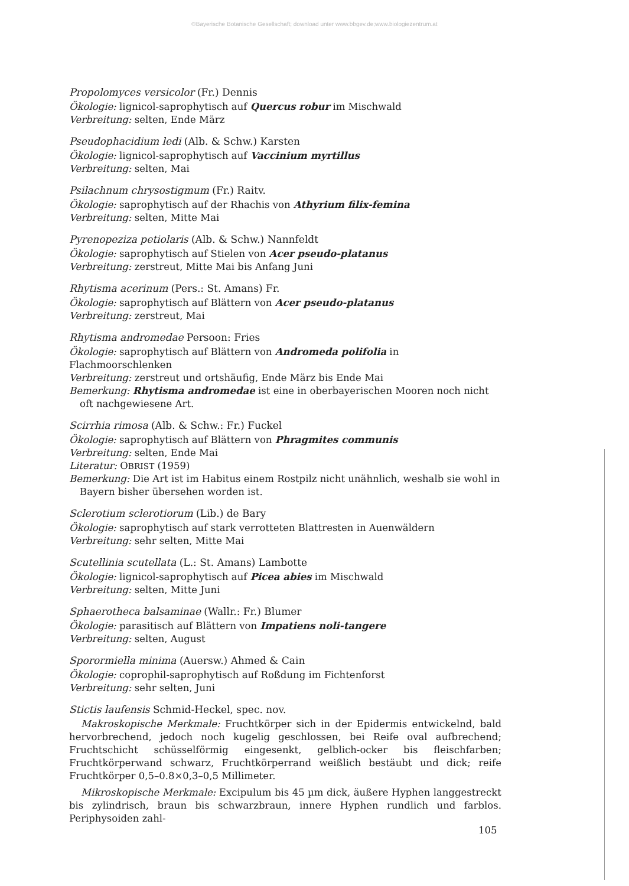©Bayerische Botanische Gesellschaft; download unter www.bbgev.de;www.biologiezentrum.at
Propolomyces versicolor (Fr.) Dennis
Ökologie: lignicol-saprophytisch auf Quercus robur im Mischwald
Verbreitung: selten, Ende März
Pseudophacidium ledi (Alb. & Schw.) Karsten
Ökologie: lignicol-saprophytisch auf Vaccinium myrtillus
Verbreitung: selten, Mai
Psilachnum chrysostigmum (Fr.) Raitv.
Ökologie: saprophytisch auf der Rhachis von Athyrium filix-femina
Verbreitung: selten, Mitte Mai
Pyrenopeziza petiolaris (Alb. & Schw.) Nannfeldt
Ökologie: saprophytisch auf Stielen von Acer pseudo-platanus
Verbreitung: zerstreut, Mitte Mai bis Anfang Juni
Rhytisma acerinum (Pers.: St. Amans) Fr.
Ökologie: saprophytisch auf Blättern von Acer pseudo-platanus
Verbreitung: zerstreut, Mai
Rhytisma andromedae Persoon: Fries
Ökologie: saprophytisch auf Blättern von Andromeda polifolia in Flachmoorschlenken
Verbreitung: zerstreut und ortshäufig, Ende März bis Ende Mai
Bemerkung: Rhytisma andromedae ist eine in oberbayerischen Mooren noch nicht oft nachgewiesene Art.
Scirrhia rimosa (Alb. & Schw.: Fr.) Fuckel
Ökologie: saprophytisch auf Blättern von Phragmites communis
Verbreitung: selten, Ende Mai
Literatur: OBRIST (1959)
Bemerkung: Die Art ist im Habitus einem Rostpilz nicht unähnlich, weshalb sie wohl in Bayern bisher übersehen worden ist.
Sclerotium sclerotiorum (Lib.) de Bary
Ökologie: saprophytisch auf stark verrotteten Blattresten in Auenwäldern
Verbreitung: sehr selten, Mitte Mai
Scutellinia scutellata (L.: St. Amans) Lambotte
Ökologie: lignicol-saprophytisch auf Picea abies im Mischwald
Verbreitung: selten, Mitte Juni
Sphaerotheca balsaminae (Wallr.: Fr.) Blumer
Ökologie: parasitisch auf Blättern von Impatiens noli-tangere
Verbreitung: selten, August
Sporormiella minima (Auersw.) Ahmed & Cain
Ökologie: coprophil-saprophytisch auf Roßdung im Fichtenforst
Verbreitung: sehr selten, Juni
Stictis laufensis Schmid-Heckel, spec. nov.
Makroskopische Merkmale: Fruchtkörper sich in der Epidermis entwickelnd, bald hervorbrechend, jedoch noch kugelig geschlossen, bei Reife oval aufbrechend; Fruchtschicht schüsselförmig eingesenkt, gelblich-ocker bis fleischfarben; Fruchtkörperwand schwarz, Fruchtkörperrand weißlich bestäubt und dick; reife Fruchtkörper 0,5–0.8×0,3–0,5 Millimeter.
Mikroskopische Merkmale: Excipulum bis 45 µm dick, äußere Hyphen langgestreckt bis zylindrisch, braun bis schwarzbraun, innere Hyphen rundlich und farblos. Periphysoiden zahl-
105